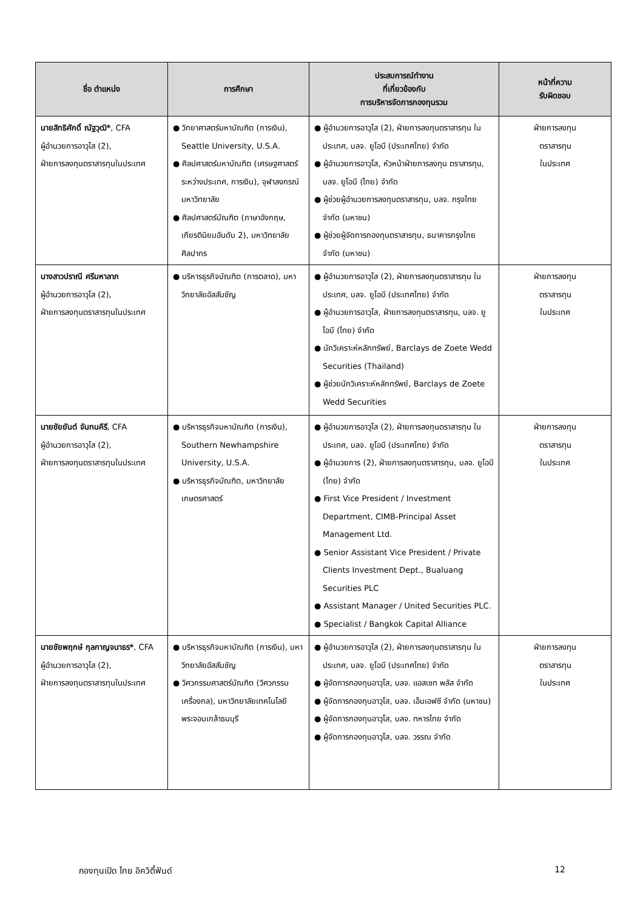| ชื่อ ตำแหน่ง | การศึกษา | ประสบการณ์ทำงาน ที่เกี่ยวข้องกับ การบริหารจัดการกองทุนรวม | หน้าที่ความ รับผิดชอบ |
| --- | --- | --- | --- |
| นายสิทธิศักดิ์ ณัฐวุฒิ* , CFA ผู้อำนวยการอาวุโส (2), ฝ่ายการลงทุนตราสารทุนในประเทศ | ● วิทยาศาสตร์มหาบัณฑิต (การเงิน), Seattle University, U.S.A. ● ศิลปศาสตร์มหาบัณฑิต (เศรษฐศาสตร์ระหว่างประเทศ, การเงิน), จุฬาลงกรณ์มหาวิทยาลัย ● ศิลปศาสตร์บัณฑิต (ภาษาอังกฤษ, เกียรตินิยมอันดับ 2), มหาวิทยาลัยศิลปากร | ● ผู้อำนวยการอาวุโส (2), ฝ่ายการลงทุนตราสารทุน ในประเทศ, บลจ. ยูโอบี (ประเทศไทย) จำกัด ● ผู้อำนวยการอาวุโส, หัวหน้าฝ่ายการลงทุน ตราสารทุน, บลจ. ยูโอบี (ไทย) จำกัด ● ผู้ช่วยผู้อำนวยการลงทุนตราสารทุน, บลจ. กรุงไทย จำกัด (มหาชน) ● ผู้ช่วยผู้จัดการกองทุนตราสารทุน, ธนาคารกรุงไทย จำกัด (มหาชน) | ฝ่ายการลงทุน ตราสารทุน ในประเทศ |
| นางสาวปราณี ศรีมหาลาภ ผู้อำนวยการอาวุโส (2), ฝ่ายการลงทุนตราสารทุนในประเทศ | ● บริหารธุรกิจบัณฑิต (การตลาด), มหาวิทยาลัยอัสสัมชัญ | ● ผู้อำนวยการอาวุโส (2), ฝ่ายการลงทุนตราสารทุน ในประเทศ, บลจ. ยูโอบี (ประเทศไทย) จำกัด ● ผู้อำนวยการอาวุโส, ฝ่ายการลงทุนตราสารทุน, บลจ. ยูโอบี (ไทย) จำกัด ● นักวิเคราะห์หลักทรัพย์, Barclays de Zoete Wedd Securities (Thailand) ● ผู้ช่วยนักวิเคราะห์หลักทรัพย์, Barclays de Zoete Wedd Securities | ฝ่ายการลงทุน ตราสารทุน ในประเทศ |
| นายชัยยันต์ จันทนคีรี , CFA ผู้อำนวยการอาวุโส (2), ฝ่ายการลงทุนตราสารทุนในประเทศ | ● บริหารธุรกิจมหาบัณฑิต (การเงิน), Southern Newhampshire University, U.S.A. ● บริหารธุรกิจบัณฑิต, มหาวิทยาลัยเกษตรศาสตร์ | ● ผู้อำนวยการอาวุโส (2), ฝ่ายการลงทุนตราสารทุน ในประเทศ, บลจ. ยูโอบี (ประเทศไทย) จำกัด ● ผู้อำนวยการ (2), ฝ่ายการลงทุนตราสารทุน, บลจ. ยูโอบี (ไทย) จำกัด ● First Vice President / Investment Department, CIMB-Principal Asset Management Ltd. ● Senior Assistant Vice President / Private Clients Investment Dept., Bualuang Securities PLC ● Assistant Manager / United Securities PLC. ● Specialist / Bangkok Capital Alliance | ฝ่ายการลงทุน ตราสารทุน ในประเทศ |
| นายชัยพฤกษ์ กุลกาญจนาธร* , CFA ผู้อำนวยการอาวุโส (2), ฝ่ายการลงทุนตราสารทุนในประเทศ | ● บริหารธุรกิจมหาบัณฑิต (การเงิน), มหาวิทยาลัยอัสสัมชัญ ● วิศวกรรมศาสตร์บัณฑิต (วิศวกรรมเครื่องกล), มหาวิทยาลัยเทคโนโลยีพระจอมเกล้าธนบุรี | ● ผู้อำนวยการอาวุโส (2), ฝ่ายการลงทุนตราสารทุน ในประเทศ, บลจ. ยูโอบี (ประเทศไทย) จำกัด ● ผู้จัดการกองทุนอาวุโส, บลจ. แอสเซท พลัส จำกัด ● ผู้จัดการกองทุนอาวุโส, บลจ. เอ็มเอฟซี จำกัด (มหาชน) ● ผู้จัดการกองทุนอาวุโส, บลจ. ทหารไทย จำกัด ● ผู้จัดการกองทุนอาวุโส, บลจ. วรรณ จำกัด | ฝ่ายการลงทุน ตราสารทุน ในประเทศ |
กองทุนเปิด ไทย อิควิตี้ฟันด์ 12